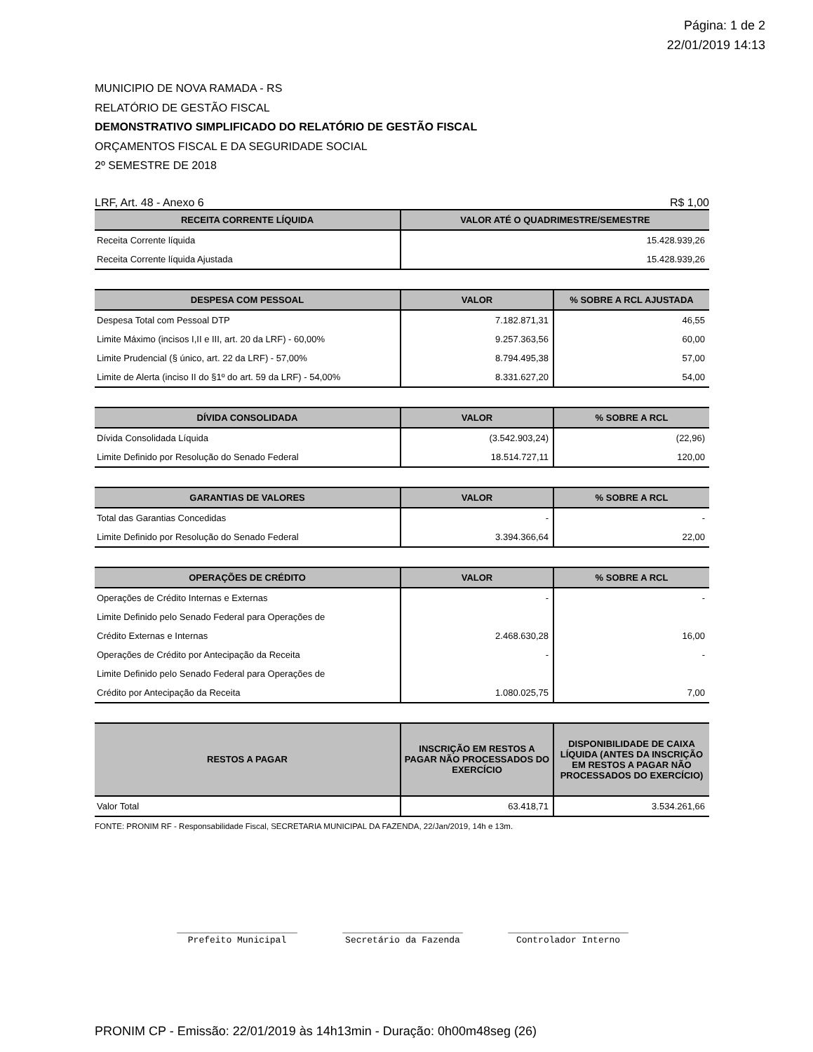Página: 1 de 2
22/01/2019 14:13
MUNICIPIO DE NOVA RAMADA - RS
RELATÓRIO DE GESTÃO FISCAL
DEMONSTRATIVO SIMPLIFICADO DO RELATÓRIO DE GESTÃO FISCAL
ORÇAMENTOS FISCAL E DA SEGURIDADE SOCIAL
2º SEMESTRE DE 2018
LRF, Art. 48 - Anexo 6 R$ 1,00
| RECEITA CORRENTE LÍQUIDA | VALOR ATÉ O QUADRIMESTRE/SEMESTRE |
| --- | --- |
| Receita Corrente líquida | 15.428.939,26 |
| Receita Corrente líquida Ajustada | 15.428.939,26 |
| DESPESA COM PESSOAL | VALOR | % SOBRE A RCL AJUSTADA |
| --- | --- | --- |
| Despesa Total com Pessoal DTP | 7.182.871,31 | 46,55 |
| Limite Máximo (incisos I,II e III, art. 20 da LRF) - 60,00% | 9.257.363,56 | 60,00 |
| Limite Prudencial (§ único, art. 22 da LRF) - 57,00% | 8.794.495,38 | 57,00 |
| Limite de Alerta (inciso II do §1º do art. 59 da LRF) - 54,00% | 8.331.627,20 | 54,00 |
| DÍVIDA CONSOLIDADA | VALOR | % SOBRE A RCL |
| --- | --- | --- |
| Dívida Consolidada Líquida | (3.542.903,24) | (22,96) |
| Limite Definido por Resolução do Senado Federal | 18.514.727,11 | 120,00 |
| GARANTIAS DE VALORES | VALOR | % SOBRE A RCL |
| --- | --- | --- |
| Total das Garantias Concedidas | - | - |
| Limite Definido por Resolução do Senado Federal | 3.394.366,64 | 22,00 |
| OPERAÇÕES DE CRÉDITO | VALOR | % SOBRE A RCL |
| --- | --- | --- |
| Operações de Crédito Internas e Externas | - | - |
| Limite Definido pelo Senado Federal para Operações de | | |
| Crédito Externas e Internas | 2.468.630,28 | 16,00 |
| Operações de Crédito por Antecipação da Receita | - | - |
| Limite Definido pelo Senado Federal para Operações de | | |
| Crédito por Antecipação da Receita | 1.080.025,75 | 7,00 |
| RESTOS A PAGAR | INSCRIÇÃO EM RESTOS A PAGAR NÃO PROCESSADOS DO EXERCÍCIO | DISPONIBILIDADE DE CAIXA LÍQUIDA (ANTES DA INSCRIÇÃO EM RESTOS A PAGAR NÃO PROCESSADOS DO EXERCÍCIO) |
| --- | --- | --- |
| Valor Total | 63.418,71 | 3.534.261,66 |
FONTE: PRONIM RF - Responsabilidade Fiscal, SECRETARIA MUNICIPAL DA FAZENDA, 22/Jan/2019, 14h e 13m.
______________________
Prefeito Municipal
______________________
Secretário da Fazenda
______________________
Controlador Interno
PRONIM CP - Emissão: 22/01/2019 às 14h13min - Duração: 0h00m48seg (26)